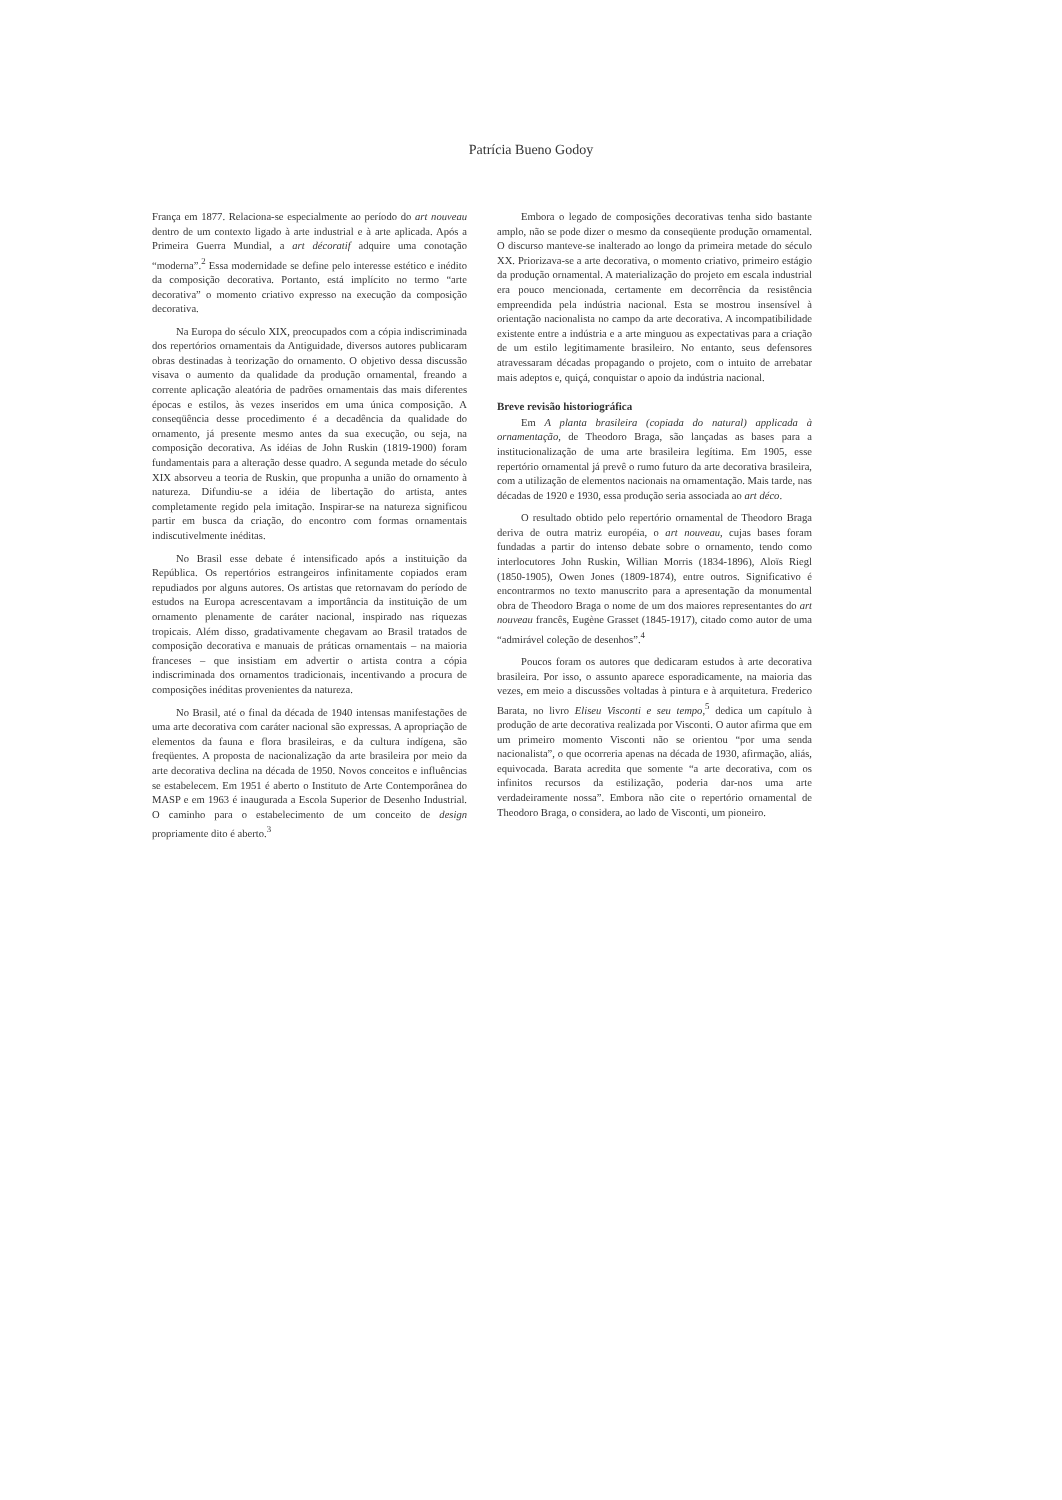Patrícia Bueno Godoy
França em 1877. Relaciona-se especialmente ao período do art nouveau dentro de um contexto ligado à arte industrial e à arte aplicada. Após a Primeira Guerra Mundial, a art décoratif adquire uma conotação “moderna”.<sup>2</sup> Essa modernidade se define pelo interesse estético e inédito da composição decorativa. Portanto, está implícito no termo “arte decorativa” o momento criativo expresso na execução da composição decorativa.
Na Europa do século XIX, preocupados com a cópia indiscriminada dos repertórios ornamentais da Antiguidade, diversos autores publicaram obras destinadas à teorização do ornamento. O objetivo dessa discussão visava o aumento da qualidade da produção ornamental, freando a corrente aplicação aleatória de padrões ornamentais das mais diferentes épocas e estilos, às vezes inseridos em uma única composição. A conseqüência desse procedimento é a decadência da qualidade do ornamento, já presente mesmo antes da sua execução, ou seja, na composição decorativa. As idéias de John Ruskin (1819-1900) foram fundamentais para a alteração desse quadro. A segunda metade do século XIX absorveu a teoria de Ruskin, que propunha a união do ornamento à natureza. Difundiu-se a idéia de libertação do artista, antes completamente regido pela imitação. Inspirar-se na natureza significou partir em busca da criação, do encontro com formas ornamentais indiscutivelmente inéditas.
No Brasil esse debate é intensificado após a instituição da República. Os repertórios estrangeiros infinitamente copiados eram repudiados por alguns autores. Os artistas que retornavam do período de estudos na Europa acrescentavam a importância da instituição de um ornamento plenamente de caráter nacional, inspirado nas riquezas tropicais. Além disso, gradativamente chegavam ao Brasil tratados de composição decorativa e manuais de práticas ornamentais – na maioria franceses – que insistiam em advertir o artista contra a cópia indiscriminada dos ornamentos tradicionais, incentivando a procura de composições inéditas provenientes da natureza.
No Brasil, até o final da década de 1940 intensas manifestações de uma arte decorativa com caráter nacional são expressas. A apropriação de elementos da fauna e flora brasileiras, e da cultura indígena, são freqüentes. A proposta de nacionalização da arte brasileira por meio da arte decorativa declina na década de 1950. Novos conceitos e influências se estabelecem. Em 1951 é aberto o Instituto de Arte Contemporânea do MASP e em 1963 é inaugurada a Escola Superior de Desenho Industrial. O caminho para o estabelecimento de um conceito de design propriamente dito é aberto.<sup>3</sup>
Embora o legado de composições decorativas tenha sido bastante amplo, não se pode dizer o mesmo da conseqüente produção ornamental. O discurso manteve-se inalterado ao longo da primeira metade do século XX. Priorizava-se a arte decorativa, o momento criativo, primeiro estágio da produção ornamental. A materialização do projeto em escala industrial era pouco mencionada, certamente em decorrência da resistência empreendida pela indústria nacional. Esta se mostrou insensível à orientação nacionalista no campo da arte decorativa. A incompatibilidade existente entre a indústria e a arte minguou as expectativas para a criação de um estilo legitimamente brasileiro. No entanto, seus defensores atravessaram décadas propagando o projeto, com o intuito de arrebatar mais adeptos e, quiçá, conquistar o apoio da indústria nacional.
Breve revisão historiográfica
Em A planta brasileira (copiada do natural) applicada à ornamentação, de Theodoro Braga, são lançadas as bases para a institucionalização de uma arte brasileira legítima. Em 1905, esse repertório ornamental já prevê o rumo futuro da arte decorativa brasileira, com a utilização de elementos nacionais na ornamentação. Mais tarde, nas décadas de 1920 e 1930, essa produção seria associada ao art déco.
O resultado obtido pelo repertório ornamental de Theodoro Braga deriva de outra matriz européia, o art nouveau, cujas bases foram fundadas a partir do intenso debate sobre o ornamento, tendo como interlocutores John Ruskin, Willian Morris (1834-1896), Aloïs Riegl (1850-1905), Owen Jones (1809-1874), entre outros. Significativo é encontrarmos no texto manuscrito para a apresentação da monumental obra de Theodoro Braga o nome de um dos maiores representantes do art nouveau francês, Eugène Grasset (1845-1917), citado como autor de uma “admirável coleção de desenhos”.<sup>4</sup>
Poucos foram os autores que dedicaram estudos à arte decorativa brasileira. Por isso, o assunto aparece esporadicamente, na maioria das vezes, em meio a discussões voltadas à pintura e à arquitetura. Frederico Barata, no livro Eliseu Visconti e seu tempo,<sup>5</sup> dedica um capítulo à produção de arte decorativa realizada por Visconti. O autor afirma que em um primeiro momento Visconti não se orientou “por uma senda nacionalista”, o que ocorreria apenas na década de 1930, afirmação, aliás, equivocada. Barata acredita que somente “a arte decorativa, com os infinitos recursos da estilização, poderia dar-nos uma arte verdadeiramente nossa”. Embora não cite o repertório ornamental de Theodoro Braga, o considera, ao lado de Visconti, um pioneiro.